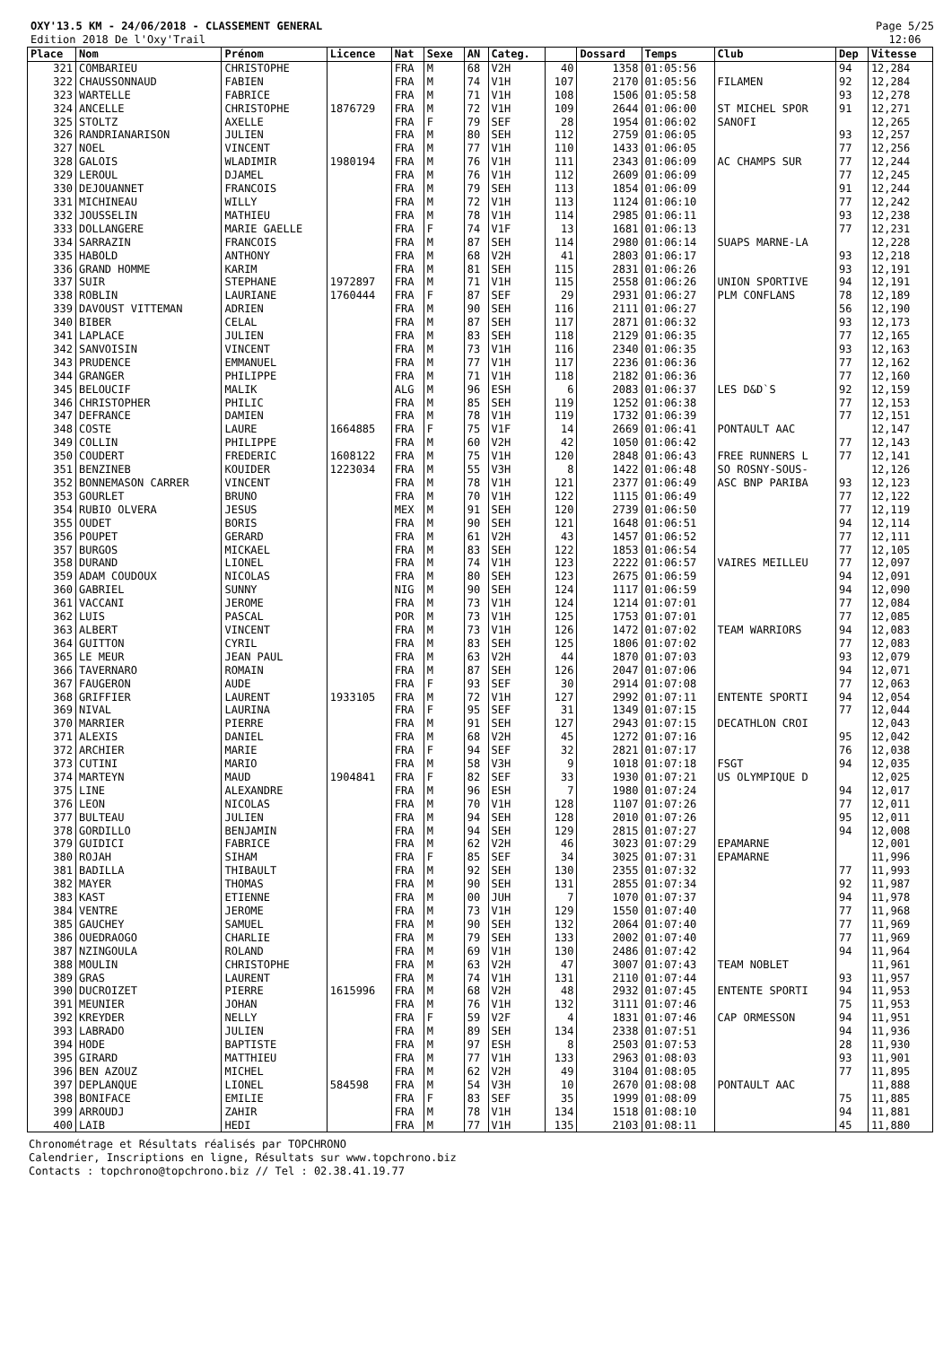OXY'13.5 KM - 24/06/2018 - CLASSEMENT GENERAL
Edition 2018 De l'Oxy'Trail
Page 5/25
12:06
| Place | Nom | Prénom | Licence | Nat | Sexe | AN | Categ. | | Dossard | Temps | Club | Dep | Vitesse |
| --- | --- | --- | --- | --- | --- | --- | --- | --- | --- | --- | --- | --- | --- |
| 321 | COMBARIEU | CHRISTOPHE | | FRA | M | 68 | V2H | 40 | 1358 | 01:05:56 | | 94 | 12,284 |
| 322 | CHAUSSONNAUD | FABIEN | | FRA | M | 74 | V1H | 107 | 2170 | 01:05:56 | FILAMEN | 92 | 12,284 |
| 323 | WARTELLE | FABRICE | | FRA | M | 71 | V1H | 108 | 1506 | 01:05:58 | | 93 | 12,278 |
| 324 | ANCELLE | CHRISTOPHE | 1876729 | FRA | M | 72 | V1H | 109 | 2644 | 01:06:00 | ST MICHEL SPOR | 91 | 12,271 |
| 325 | STOLTZ | AXELLE | | FRA | F | 79 | SEF | 28 | 1954 | 01:06:02 | SANOFI | | 12,265 |
| 326 | RANDRIANARISON | JULIEN | | FRA | M | 80 | SEH | 112 | 2759 | 01:06:05 | | 93 | 12,257 |
| 327 | NOEL | VINCENT | | FRA | M | 77 | V1H | 110 | 1433 | 01:06:05 | | 77 | 12,256 |
| 328 | GALOIS | WLADIMIR | 1980194 | FRA | M | 76 | V1H | 111 | 2343 | 01:06:09 | AC CHAMPS SUR | 77 | 12,244 |
| 329 | LEROUL | DJAMEL | | FRA | M | 76 | V1H | 112 | 2609 | 01:06:09 | | 77 | 12,245 |
| 330 | DEJOUANNET | FRANCOIS | | FRA | M | 79 | SEH | 113 | 1854 | 01:06:09 | | 91 | 12,244 |
| 331 | MICHINEAU | WILLY | | FRA | M | 72 | V1H | 113 | 1124 | 01:06:10 | | 77 | 12,242 |
| 332 | JOUSSELIN | MATHIEU | | FRA | M | 78 | V1H | 114 | 2985 | 01:06:11 | | 93 | 12,238 |
| 333 | DOLLANGERE | MARIE GAELLE | | FRA | F | 74 | V1F | 13 | 1681 | 01:06:13 | | 77 | 12,231 |
| 334 | SARRAZIN | FRANCOIS | | FRA | M | 87 | SEH | 114 | 2980 | 01:06:14 | SUAPS MARNE-LA | | 12,228 |
| 335 | HABOLD | ANTHONY | | FRA | M | 68 | V2H | 41 | 2803 | 01:06:17 | | 93 | 12,218 |
| 336 | GRAND HOMME | KARIM | | FRA | M | 81 | SEH | 115 | 2831 | 01:06:26 | | 93 | 12,191 |
| 337 | SUIR | STEPHANE | 1972897 | FRA | M | 71 | V1H | 115 | 2558 | 01:06:26 | UNION SPORTIVE | 94 | 12,191 |
| 338 | ROBLIN | LAURIANE | 1760444 | FRA | F | 87 | SEF | 29 | 2931 | 01:06:27 | PLM CONFLANS | 78 | 12,189 |
| 339 | DAVOUST VITTEMAN | ADRIEN | | FRA | M | 90 | SEH | 116 | 2111 | 01:06:27 | | 56 | 12,190 |
| 340 | BIBER | CELAL | | FRA | M | 87 | SEH | 117 | 2871 | 01:06:32 | | 93 | 12,173 |
| 341 | LAPLACE | JULIEN | | FRA | M | 83 | SEH | 118 | 2129 | 01:06:35 | | 77 | 12,165 |
| 342 | SANVOISIN | VINCENT | | FRA | M | 73 | V1H | 116 | 2340 | 01:06:35 | | 93 | 12,163 |
| 343 | PRUDENCE | EMMANUEL | | FRA | M | 77 | V1H | 117 | 2236 | 01:06:36 | | 77 | 12,162 |
| 344 | GRANGER | PHILIPPE | | FRA | M | 71 | V1H | 118 | 2182 | 01:06:36 | | 77 | 12,160 |
| 345 | BELOUCIF | MALIK | | ALG | M | 96 | ESH | 6 | 2083 | 01:06:37 | LES D&D`S | 92 | 12,159 |
| 346 | CHRISTOPHER | PHILIC | | FRA | M | 85 | SEH | 119 | 1252 | 01:06:38 | | 77 | 12,153 |
| 347 | DEFRANCE | DAMIEN | | FRA | M | 78 | V1H | 119 | 1732 | 01:06:39 | | 77 | 12,151 |
| 348 | COSTE | LAURE | 1664885 | FRA | F | 75 | V1F | 14 | 2669 | 01:06:41 | PONTAULT AAC | | 12,147 |
| 349 | COLLIN | PHILIPPE | | FRA | M | 60 | V2H | 42 | 1050 | 01:06:42 | | 77 | 12,143 |
| 350 | COUDERT | FREDERIC | 1608122 | FRA | M | 75 | V1H | 120 | 2848 | 01:06:43 | FREE RUNNERS L | 77 | 12,141 |
| 351 | BENZINEB | KOUIDER | 1223034 | FRA | M | 55 | V3H | 8 | 1422 | 01:06:48 | SO ROSNY-SOUS- | | 12,126 |
| 352 | BONNEMASON CARRER | VINCENT | | FRA | M | 78 | V1H | 121 | 2377 | 01:06:49 | ASC BNP PARIBA | 93 | 12,123 |
| 353 | GOURLET | BRUNO | | FRA | M | 70 | V1H | 122 | 1115 | 01:06:49 | | 77 | 12,122 |
| 354 | RUBIO OLVERA | JESUS | | MEX | M | 91 | SEH | 120 | 2739 | 01:06:50 | | 77 | 12,119 |
| 355 | OUDET | BORIS | | FRA | M | 90 | SEH | 121 | 1648 | 01:06:51 | | 94 | 12,114 |
| 356 | POUPET | GERARD | | FRA | M | 61 | V2H | 43 | 1457 | 01:06:52 | | 77 | 12,111 |
| 357 | BURGOS | MICKAEL | | FRA | M | 83 | SEH | 122 | 1853 | 01:06:54 | | 77 | 12,105 |
| 358 | DURAND | LIONEL | | FRA | M | 74 | V1H | 123 | 2222 | 01:06:57 | VAIRES MEILLEU | 77 | 12,097 |
| 359 | ADAM COUDOUX | NICOLAS | | FRA | M | 80 | SEH | 123 | 2675 | 01:06:59 | | 94 | 12,091 |
| 360 | GABRIEL | SUNNY | | NIG | M | 90 | SEH | 124 | 1117 | 01:06:59 | | 94 | 12,090 |
| 361 | VACCANI | JEROME | | FRA | M | 73 | V1H | 124 | 1214 | 01:07:01 | | 77 | 12,084 |
| 362 | LUIS | PASCAL | | POR | M | 73 | V1H | 125 | 1753 | 01:07:01 | | 77 | 12,085 |
| 363 | ALBERT | VINCENT | | FRA | M | 73 | V1H | 126 | 1472 | 01:07:02 | TEAM WARRIORS | 94 | 12,083 |
| 364 | GUITTON | CYRIL | | FRA | M | 83 | SEH | 125 | 1806 | 01:07:02 | | 77 | 12,083 |
| 365 | LE MEUR | JEAN PAUL | | FRA | M | 63 | V2H | 44 | 1870 | 01:07:03 | | 93 | 12,079 |
| 366 | TAVERNARO | ROMAIN | | FRA | M | 87 | SEH | 126 | 2047 | 01:07:06 | | 94 | 12,071 |
| 367 | FAUGERON | AUDE | | FRA | F | 93 | SEF | 30 | 2914 | 01:07:08 | | 77 | 12,063 |
| 368 | GRIFFIER | LAURENT | 1933105 | FRA | M | 72 | V1H | 127 | 2992 | 01:07:11 | ENTENTE SPORTI | 94 | 12,054 |
| 369 | NIVAL | LAURINA | | FRA | F | 95 | SEF | 31 | 1349 | 01:07:15 | | 77 | 12,044 |
| 370 | MARRIER | PIERRE | | FRA | M | 91 | SEH | 127 | 2943 | 01:07:15 | DECATHLON CROI | | 12,043 |
| 371 | ALEXIS | DANIEL | | FRA | M | 68 | V2H | 45 | 1272 | 01:07:16 | | 95 | 12,042 |
| 372 | ARCHIER | MARIE | | FRA | F | 94 | SEF | 32 | 2821 | 01:07:17 | | 76 | 12,038 |
| 373 | CUTINI | MARIO | | FRA | M | 58 | V3H | 9 | 1018 | 01:07:18 | FSGT | 94 | 12,035 |
| 374 | MARTEYN | MAUD | 1904841 | FRA | F | 82 | SEF | 33 | 1930 | 01:07:21 | US OLYMPIQUE D | | 12,025 |
| 375 | LINE | ALEXANDRE | | FRA | M | 96 | ESH | 7 | 1980 | 01:07:24 | | 94 | 12,017 |
| 376 | LEON | NICOLAS | | FRA | M | 70 | V1H | 128 | 1107 | 01:07:26 | | 77 | 12,011 |
| 377 | BULTEAU | JULIEN | | FRA | M | 94 | SEH | 128 | 2010 | 01:07:26 | | 95 | 12,011 |
| 378 | GORDILLO | BENJAMIN | | FRA | M | 94 | SEH | 129 | 2815 | 01:07:27 | | 94 | 12,008 |
| 379 | GUIDICI | FABRICE | | FRA | M | 62 | V2H | 46 | 3023 | 01:07:29 | EPAMARNE | | 12,001 |
| 380 | ROJAH | SIHAM | | FRA | F | 85 | SEF | 34 | 3025 | 01:07:31 | EPAMARNE | | 11,996 |
| 381 | BADILLA | THIBAULT | | FRA | M | 92 | SEH | 130 | 2355 | 01:07:32 | | 77 | 11,993 |
| 382 | MAYER | THOMAS | | FRA | M | 90 | SEH | 131 | 2855 | 01:07:34 | | 92 | 11,987 |
| 383 | KAST | ETIENNE | | FRA | M | 00 | JUH | 7 | 1070 | 01:07:37 | | 94 | 11,978 |
| 384 | VENTRE | JEROME | | FRA | M | 73 | V1H | 129 | 1550 | 01:07:40 | | 77 | 11,968 |
| 385 | GAUCHEY | SAMUEL | | FRA | M | 90 | SEH | 132 | 2064 | 01:07:40 | | 77 | 11,969 |
| 386 | OUEDRAOGO | CHARLIE | | FRA | M | 79 | SEH | 133 | 2002 | 01:07:40 | | 77 | 11,969 |
| 387 | NZINGOULA | ROLAND | | FRA | M | 69 | V1H | 130 | 2486 | 01:07:42 | | 94 | 11,964 |
| 388 | MOULIN | CHRISTOPHE | | FRA | M | 63 | V2H | 47 | 3007 | 01:07:43 | TEAM NOBLET | | 11,961 |
| 389 | GRAS | LAURENT | | FRA | M | 74 | V1H | 131 | 2110 | 01:07:44 | | 93 | 11,957 |
| 390 | DUCROIZET | PIERRE | 1615996 | FRA | M | 68 | V2H | 48 | 2932 | 01:07:45 | ENTENTE SPORTI | 94 | 11,953 |
| 391 | MEUNIER | JOHAN | | FRA | M | 76 | V1H | 132 | 3111 | 01:07:46 | | 75 | 11,953 |
| 392 | KREYDER | NELLY | | FRA | F | 59 | V2F | 4 | 1831 | 01:07:46 | CAP ORMESSON | 94 | 11,951 |
| 393 | LABRADO | JULIEN | | FRA | M | 89 | SEH | 134 | 2338 | 01:07:51 | | 94 | 11,936 |
| 394 | HODE | BAPTISTE | | FRA | M | 97 | ESH | 8 | 2503 | 01:07:53 | | 28 | 11,930 |
| 395 | GIRARD | MATTHIEU | | FRA | M | 77 | V1H | 133 | 2963 | 01:08:03 | | 93 | 11,901 |
| 396 | BEN AZOUZ | MICHEL | | FRA | M | 62 | V2H | 49 | 3104 | 01:08:05 | | 77 | 11,895 |
| 397 | DEPLANQUE | LIONEL | 584598 | FRA | M | 54 | V3H | 10 | 2670 | 01:08:08 | PONTAULT AAC | | 11,888 |
| 398 | BONIFACE | EMILIE | | FRA | F | 83 | SEF | 35 | 1999 | 01:08:09 | | 75 | 11,885 |
| 399 | ARROUDJ | ZAHIR | | FRA | M | 78 | V1H | 134 | 1518 | 01:08:10 | | 94 | 11,881 |
| 400 | LAIB | HEDI | | FRA | M | 77 | V1H | 135 | 2103 | 01:08:11 | | 45 | 11,880 |
Chronométrage et Résultats réalisés par TOPCHRONO
Calendrier, Inscriptions en ligne, Résultats sur www.topchrono.biz
Contacts : topchrono@topchrono.biz // Tel : 02.38.41.19.77